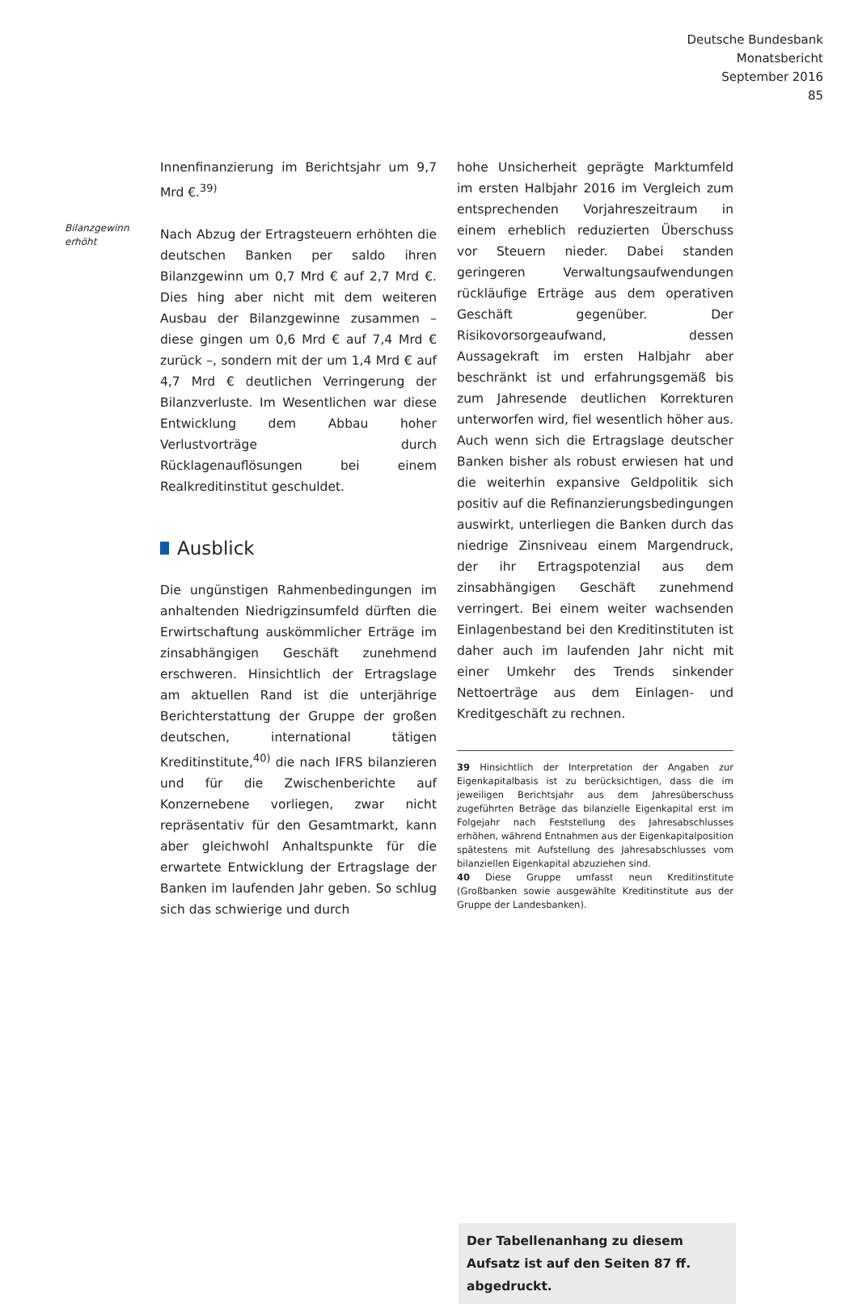Deutsche Bundesbank
Monatsbericht
September 2016
85
Bilanzgewinn
erhöht
Innenfinanzierung im Berichtsjahr um 9,7 Mrd €.<sup>39)</sup>
Nach Abzug der Ertragsteuern erhöhten die deutschen Banken per saldo ihren Bilanzgewinn um 0,7 Mrd € auf 2,7 Mrd €. Dies hing aber nicht mit dem weiteren Ausbau der Bilanzgewinne zusammen – diese gingen um 0,6 Mrd € auf 7,4 Mrd € zurück –, sondern mit der um 1,4 Mrd € auf 4,7 Mrd € deutlichen Verringerung der Bilanzverluste. Im Wesentlichen war diese Entwicklung dem Abbau hoher Verlustvorträge durch Rücklagenauflösungen bei einem Realkreditinstitut geschuldet.
Ausblick
Die ungünstigen Rahmenbedingungen im anhaltenden Niedrigzinsumfeld dürften die Erwirtschaftung auskömmlicher Erträge im zinsabhängigen Geschäft zunehmend erschweren. Hinsichtlich der Ertragslage am aktuellen Rand ist die unterjährige Berichterstattung der Gruppe der großen deutschen, international tätigen Kreditinstitute,<sup>40)</sup> die nach IFRS bilanzieren und für die Zwischenberichte auf Konzernebene vorliegen, zwar nicht repräsentativ für den Gesamtmarkt, kann aber gleichwohl Anhaltspunkte für die erwartete Entwicklung der Ertragslage der Banken im laufenden Jahr geben. So schlug sich das schwierige und durch
hohe Unsicherheit geprägte Marktumfeld im ersten Halbjahr 2016 im Vergleich zum entsprechenden Vorjahreszeitraum in einem erheblich reduzierten Überschuss vor Steuern nieder. Dabei standen geringeren Verwaltungsaufwendungen rückläufige Erträge aus dem operativen Geschäft gegenüber. Der Risikovorsorgeaufwand, dessen Aussagekraft im ersten Halbjahr aber beschränkt ist und erfahrungsgemäß bis zum Jahresende deutlichen Korrekturen unterworfen wird, fiel wesentlich höher aus. Auch wenn sich die Ertragslage deutscher Banken bisher als robust erwiesen hat und die weiterhin expansive Geldpolitik sich positiv auf die Refinanzierungsbedingungen auswirkt, unterliegen die Banken durch das niedrige Zinsniveau einem Margendruck, der ihr Ertragspotenzial aus dem zinsabhängigen Geschäft zunehmend verringert. Bei einem weiter wachsenden Einlagenbestand bei den Kreditinstituten ist daher auch im laufenden Jahr nicht mit einer Umkehr des Trends sinkender Nettoerträge aus dem Einlagen- und Kreditgeschäft zu rechnen.
39 Hinsichtlich der Interpretation der Angaben zur Eigenkapitalbasis ist zu berücksichtigen, dass die im jeweiligen Berichtsjahr aus dem Jahresüberschuss zugeführten Beträge das bilanzielle Eigenkapital erst im Folgejahr nach Feststellung des Jahresabschlusses erhöhen, während Entnahmen aus der Eigenkapitalposition spätestens mit Aufstellung des Jahresabschlusses vom bilanziellen Eigenkapital abzuziehen sind.
40 Diese Gruppe umfasst neun Kreditinstitute (Großbanken sowie ausgewählte Kreditinstitute aus der Gruppe der Landesbanken).
Der Tabellenanhang zu diesem Aufsatz ist auf den Seiten 87 ff. abgedruckt.